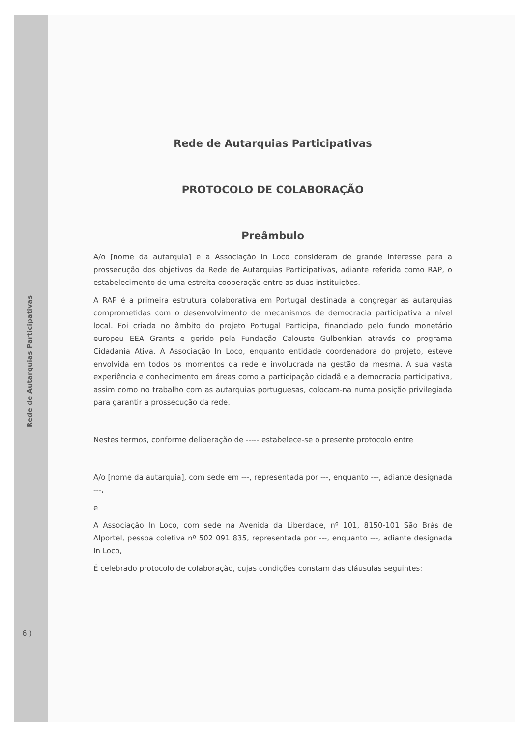Rede de Autarquias Participativas
6 )
Rede de Autarquias Participativas
PROTOCOLO DE COLABORAÇÃO
Preâmbulo
A/o [nome da autarquia] e a Associação In Loco consideram de grande interesse para a prossecução dos objetivos da Rede de Autarquias Participativas, adiante referida como RAP, o estabelecimento de uma estreita cooperação entre as duas instituições.
A RAP é a primeira estrutura colaborativa em Portugal destinada a congregar as autarquias comprometidas com o desenvolvimento de mecanismos de democracia participativa a nível local. Foi criada no âmbito do projeto Portugal Participa, financiado pelo fundo monetário europeu EEA Grants e gerido pela Fundação Calouste Gulbenkian através do programa Cidadania Ativa. A Associação In Loco, enquanto entidade coordenadora do projeto, esteve envolvida em todos os momentos da rede e involucrada na gestão da mesma. A sua vasta experiência e conhecimento em áreas como a participação cidadã e a democracia participativa, assim como no trabalho com as autarquias portuguesas, colocam-na numa posição privilegiada para garantir a prossecução da rede.
Nestes termos, conforme deliberação de ----- estabelece-se o presente protocolo entre
A/o [nome da autarquia], com sede em ---, representada por ---, enquanto ---, adiante designada ---,
e
A Associação In Loco, com sede na Avenida da Liberdade, nº 101, 8150-101 São Brás de Alportel, pessoa coletiva nº 502 091 835, representada por ---, enquanto ---, adiante designada In Loco,
É celebrado protocolo de colaboração, cujas condições constam das cláusulas seguintes: